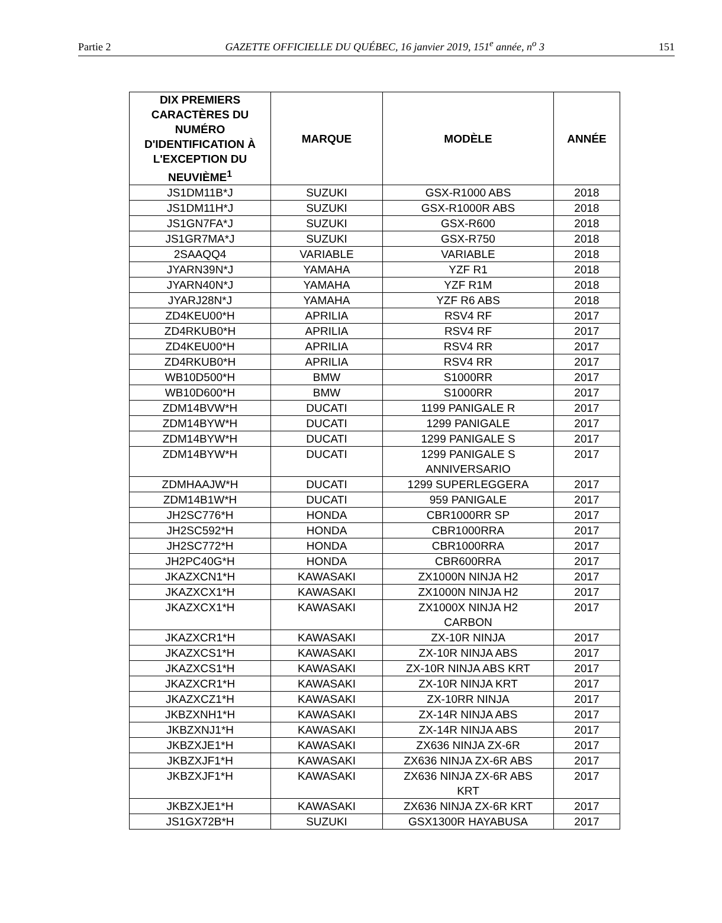Partie 2 GAZETTE OFFICIELLE DU QUÉBEC, 16 janvier 2019, 151<sup>e</sup> année, n<sup>o</sup> 3 151
| DIX PREMIERS CARACTÈRES DU NUMÉRO D'IDENTIFICATION À L'EXCEPTION DU NEUVIÈME<sup>1</sup> | MARQUE | MODÈLE | ANNÉE |
| --- | --- | --- | --- |
| JS1DM11B*J | SUZUKI | GSX-R1000 ABS | 2018 |
| JS1DM11H*J | SUZUKI | GSX-R1000R ABS | 2018 |
| JS1GN7FA*J | SUZUKI | GSX-R600 | 2018 |
| JS1GR7MA*J | SUZUKI | GSX-R750 | 2018 |
| 2SAAQQ4 | VARIABLE | VARIABLE | 2018 |
| JYARN39N*J | YAMAHA | YZF R1 | 2018 |
| JYARN40N*J | YAMAHA | YZF R1M | 2018 |
| JYARJ28N*J | YAMAHA | YZF R6 ABS | 2018 |
| ZD4KEU00*H | APRILIA | RSV4 RF | 2017 |
| ZD4RKUB0*H | APRILIA | RSV4 RF | 2017 |
| ZD4KEU00*H | APRILIA | RSV4 RR | 2017 |
| ZD4RKUB0*H | APRILIA | RSV4 RR | 2017 |
| WB10D500*H | BMW | S1000RR | 2017 |
| WB10D600*H | BMW | S1000RR | 2017 |
| ZDM14BVW*H | DUCATI | 1199 PANIGALE R | 2017 |
| ZDM14BYW*H | DUCATI | 1299 PANIGALE | 2017 |
| ZDM14BYW*H | DUCATI | 1299 PANIGALE S | 2017 |
| ZDM14BYW*H | DUCATI | 1299 PANIGALE S ANNIVERSARIO | 2017 |
| ZDMHAAJW*H | DUCATI | 1299 SUPERLEGGERA | 2017 |
| ZDM14B1W*H | DUCATI | 959 PANIGALE | 2017 |
| JH2SC776*H | HONDA | CBR1000RR SP | 2017 |
| JH2SC592*H | HONDA | CBR1000RRA | 2017 |
| JH2SC772*H | HONDA | CBR1000RRA | 2017 |
| JH2PC40G*H | HONDA | CBR600RRA | 2017 |
| JKAZXCN1*H | KAWASAKI | ZX1000N NINJA H2 | 2017 |
| JKAZXCX1*H | KAWASAKI | ZX1000N NINJA H2 | 2017 |
| JKAZXCX1*H | KAWASAKI | ZX1000X NINJA H2 CARBON | 2017 |
| JKAZXCR1*H | KAWASAKI | ZX-10R NINJA | 2017 |
| JKAZXCS1*H | KAWASAKI | ZX-10R NINJA ABS | 2017 |
| JKAZXCS1*H | KAWASAKI | ZX-10R NINJA ABS KRT | 2017 |
| JKAZXCR1*H | KAWASAKI | ZX-10R NINJA KRT | 2017 |
| JKAZXCZ1*H | KAWASAKI | ZX-10RR NINJA | 2017 |
| JKBZXNH1*H | KAWASAKI | ZX-14R NINJA ABS | 2017 |
| JKBZXNJ1*H | KAWASAKI | ZX-14R NINJA ABS | 2017 |
| JKBZXJE1*H | KAWASAKI | ZX636 NINJA ZX-6R | 2017 |
| JKBZXJF1*H | KAWASAKI | ZX636 NINJA ZX-6R ABS | 2017 |
| JKBZXJF1*H | KAWASAKI | ZX636 NINJA ZX-6R ABS KRT | 2017 |
| JKBZXJE1*H | KAWASAKI | ZX636 NINJA ZX-6R KRT | 2017 |
| JS1GX72B*H | SUZUKI | GSX1300R HAYABUSA | 2017 |